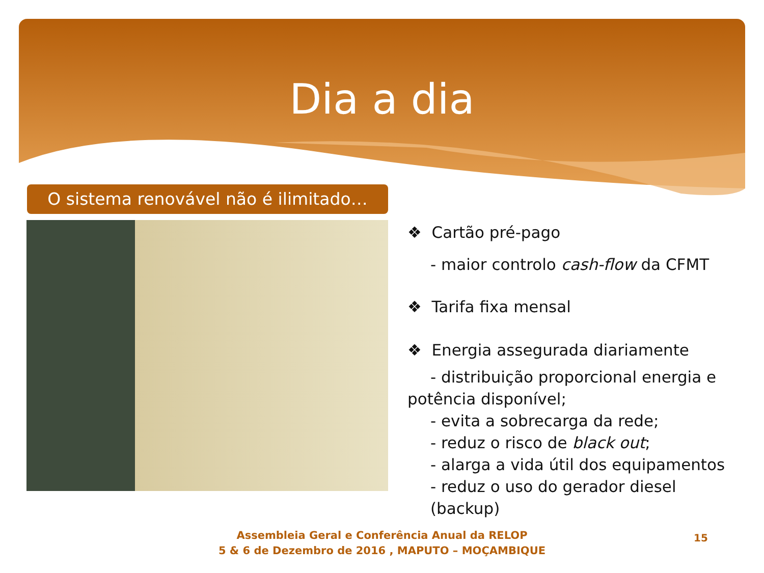Dia a dia
O sistema renovável não é ilimitado…
❖ Cartão pré-pago
- maior controlo cash-flow da CFMT
❖ Tarifa fixa mensal
❖ Energia assegurada diariamente
- distribuição proporcional energia e
potência disponível;
- evita a sobrecarga da rede;
- reduz o risco de black out;
- alarga a vida útil dos equipamentos
- reduz o uso do gerador diesel (backup)
Assembleia Geral e Conferência Anual da RELOP
5 & 6 de Dezembro de 2016 , MAPUTO – MOÇAMBIQUE
15